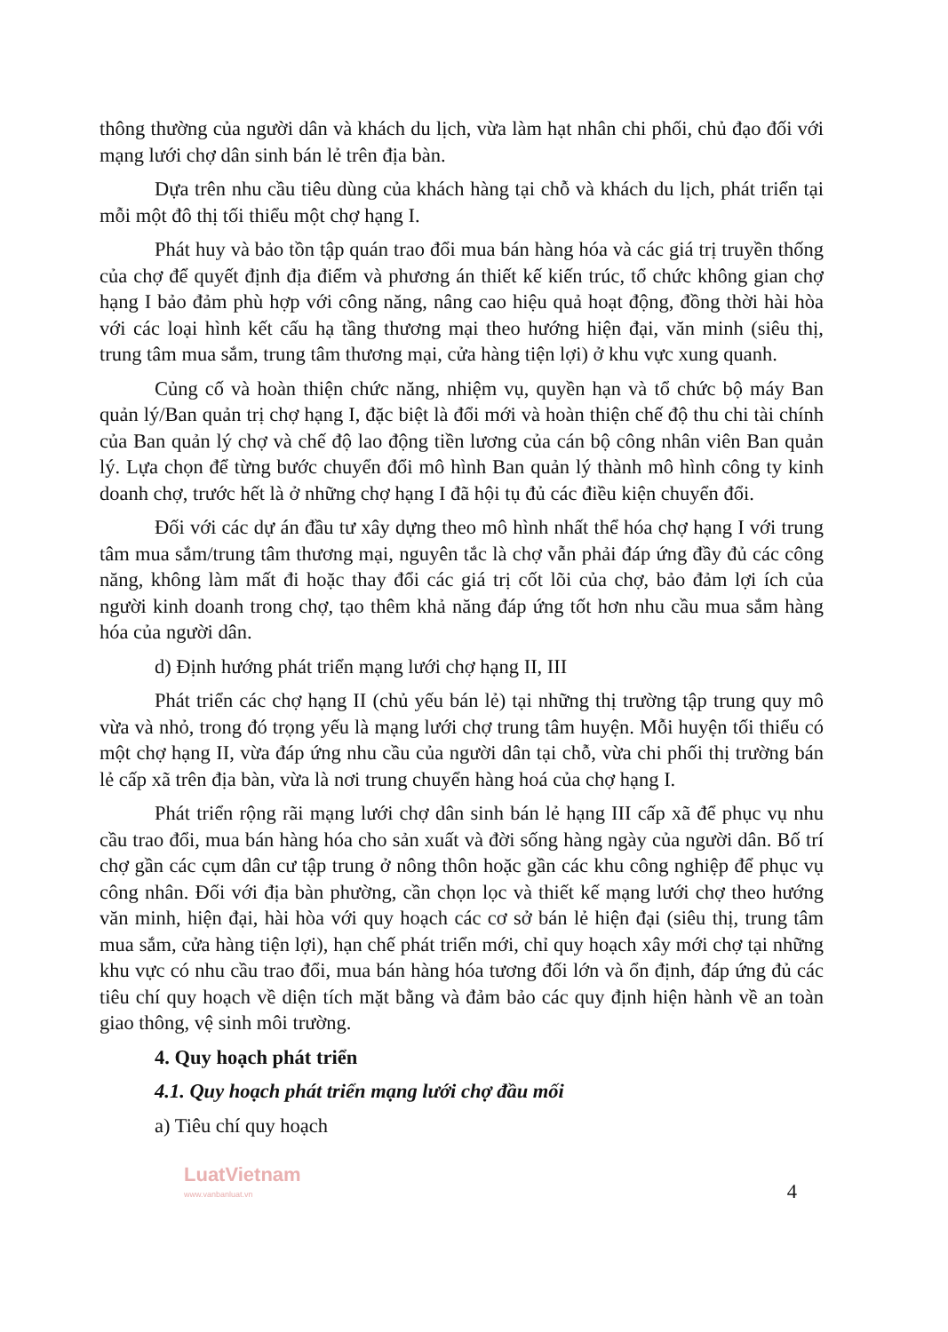thông thường của người dân và khách du lịch, vừa làm hạt nhân chi phối, chủ đạo đối với mạng lưới chợ dân sinh bán lẻ trên địa bàn.
Dựa trên nhu cầu tiêu dùng của khách hàng tại chỗ và khách du lịch, phát triển tại mỗi một đô thị tối thiểu một chợ hạng I.
Phát huy và bảo tồn tập quán trao đổi mua bán hàng hóa và các giá trị truyền thống của chợ để quyết định địa điểm và phương án thiết kế kiến trúc, tổ chức không gian chợ hạng I bảo đảm phù hợp với công năng, nâng cao hiệu quả hoạt động, đồng thời hài hòa với các loại hình kết cấu hạ tầng thương mại theo hướng hiện đại, văn minh (siêu thị, trung tâm mua sắm, trung tâm thương mại, cửa hàng tiện lợi) ở khu vực xung quanh.
Củng cố và hoàn thiện chức năng, nhiệm vụ, quyền hạn và tổ chức bộ máy Ban quản lý/Ban quản trị chợ hạng I, đặc biệt là đổi mới và hoàn thiện chế độ thu chi tài chính của Ban quản lý chợ và chế độ lao động tiền lương của cán bộ công nhân viên Ban quản lý. Lựa chọn để từng bước chuyển đổi mô hình Ban quản lý thành mô hình công ty kinh doanh chợ, trước hết là ở những chợ hạng I đã hội tụ đủ các điều kiện chuyển đổi.
Đối với các dự án đầu tư xây dựng theo mô hình nhất thể hóa chợ hạng I với trung tâm mua sắm/trung tâm thương mại, nguyên tắc là chợ vẫn phải đáp ứng đầy đủ các công năng, không làm mất đi hoặc thay đổi các giá trị cốt lõi của chợ, bảo đảm lợi ích của người kinh doanh trong chợ, tạo thêm khả năng đáp ứng tốt hơn nhu cầu mua sắm hàng hóa của người dân.
d) Định hướng phát triển mạng lưới chợ hạng II, III
Phát triển các chợ hạng II (chủ yếu bán lẻ) tại những thị trường tập trung quy mô vừa và nhỏ, trong đó trọng yếu là mạng lưới chợ trung tâm huyện. Mỗi huyện tối thiểu có một chợ hạng II, vừa đáp ứng nhu cầu của người dân tại chỗ, vừa chi phối thị trường bán lẻ cấp xã trên địa bàn, vừa là nơi trung chuyển hàng hoá của chợ hạng I.
Phát triển rộng rãi mạng lưới chợ dân sinh bán lẻ hạng III cấp xã để phục vụ nhu cầu trao đổi, mua bán hàng hóa cho sản xuất và đời sống hàng ngày của người dân. Bố trí chợ gần các cụm dân cư tập trung ở nông thôn hoặc gần các khu công nghiệp để phục vụ công nhân. Đối với địa bàn phường, cần chọn lọc và thiết kế mạng lưới chợ theo hướng văn minh, hiện đại, hài hòa với quy hoạch các cơ sở bán lẻ hiện đại (siêu thị, trung tâm mua sắm, cửa hàng tiện lợi), hạn chế phát triển mới, chỉ quy hoạch xây mới chợ tại những khu vực có nhu cầu trao đổi, mua bán hàng hóa tương đối lớn và ổn định, đáp ứng đủ các tiêu chí quy hoạch về diện tích mặt bằng và đảm bảo các quy định hiện hành về an toàn giao thông, vệ sinh môi trường.
4. Quy hoạch phát triển
4.1. Quy hoạch phát triển mạng lưới chợ đầu mối
a) Tiêu chí quy hoạch
LuatVietnam
www.vanbanluat.vn
4